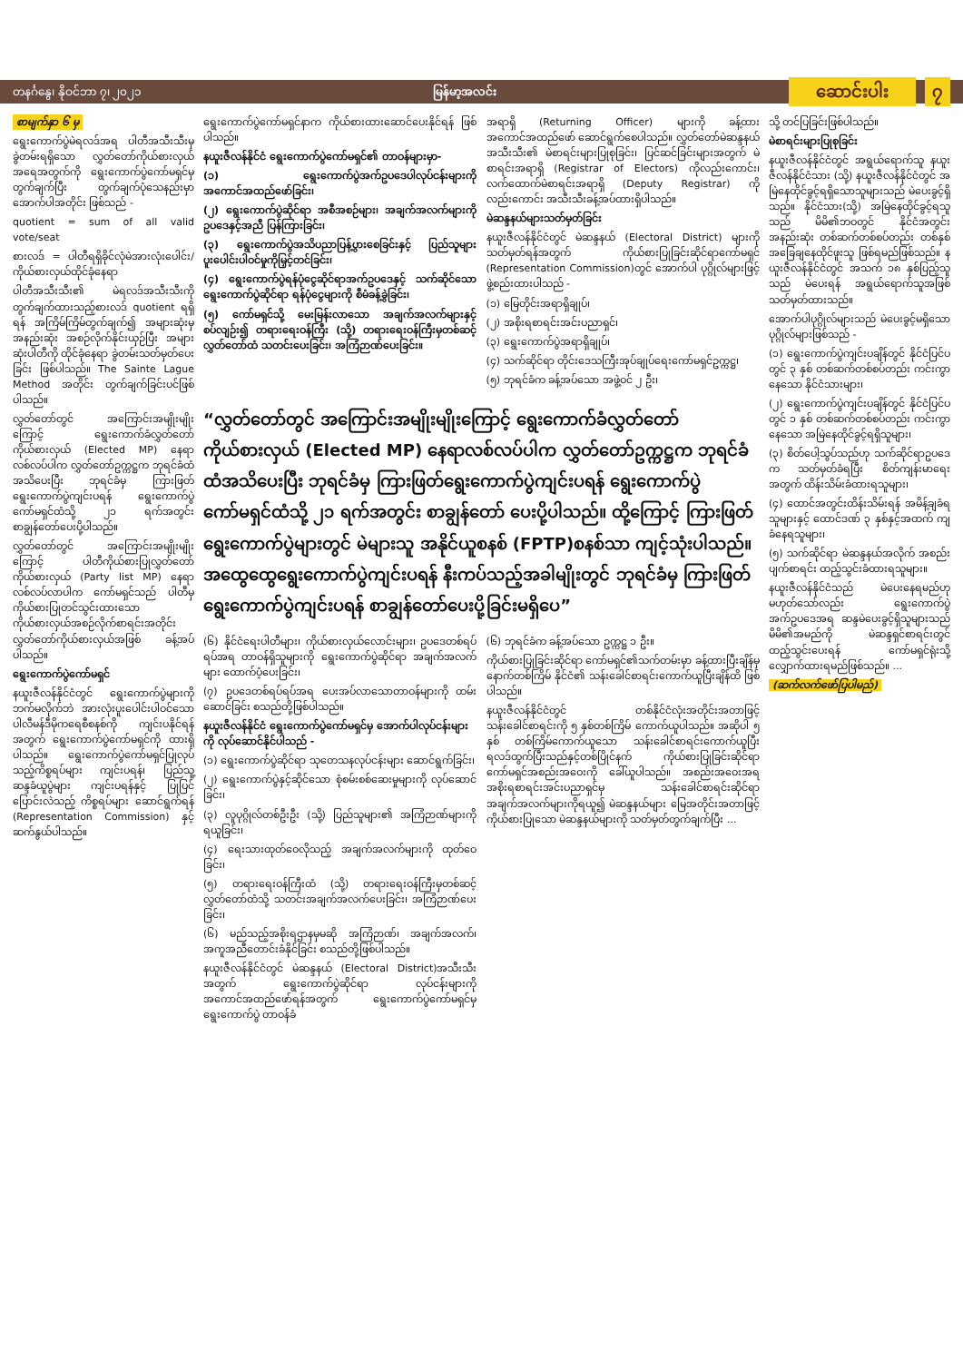တနင်္ဂနွေ၊ နိုဝင်ဘာ ၇၊ ၂၀၂၁ မြန်မာ့အလင်း ဆောင်းပါး ၇
စာမျက်နှာ ၆ မှ
ရွေးကောက်ပွဲမဲရလဒ်အရ ပါတီအသီးသီးမှ ခွဲတမ်းရရှိသော လွှတ်တော်ကိုယ်စားလှယ် အရေအတွက်ကို ရွေးကောက်ပွဲကော်မရှင်မှ တွက်ချက်ပြီး တွက်ချက်ပုံသေနည်းမှာ အောက်ပါအတိုင်း ဖြစ်သည် -
quotient = sum of all valid vote/seat
စားလဒ် = ပါတီရရှိခိုင်လုံမဲအားလုံးပေါင်း/ကိုယ်စားလှယ်ထိုင်ခုံနေရာ
ပါတီအသီးသီး၏ မဲရလဒ်အသီးသီးကို တွက်ချက်ထားသည့်စားလဒ် quotient ရရှိရန် အကြိမ်ကြိမ်တွက်ချက်၍ အများဆုံးမှ အနည်းဆုံး အစဉ်လိုက်နိုင်းယှဉ်ပြီး အများဆုံးပါတီကို ထိုင်ခုံနေရာ ခွဲတမ်းသတ်မှတ်ပေးခြင်း ဖြစ်ပါသည်။ The Sainte Lague Method အတိုင်း တွက်ချက်ခြင်းပင်ဖြစ်ပါသည်။
လွှတ်တော်တွင် အကြောင်းအမျိုးမျိုးကြောင့် ရွေးကောက်ခံလွှတ်တော်ကိုယ်စားလှယ် (Elected MP) နေရာလစ်လပ်ပါက လွှတ်တော်ဥက္ကဋ္ဌက ဘုရင်ခံထံအသိပေးပြီး ဘုရင်ခံမှ ကြားဖြတ်ရွေးကောက်ပွဲကျင်းပရန် ရွေးကောက်ပွဲကော်မရှင်ထံသို့ ၂၁ ရက်အတွင်း စာချွန်တော်ပေးပို့ပါသည်။
လွှတ်တော်တွင် အကြောင်းအမျိုးမျိုးကြောင့် ပါတီကိုယ်စားပြုလွှတ်တော်ကိုယ်စားလှယ် (Party list MP) နေရာ လစ်လပ်လာပါက ကော်မရှင်သည် ပါတီမှ ကိုယ်စားပြုတင်သွင်းထားသော ကိုယ်စားလှယ်အစဉ်လိုက်စာရင်းအတိုင်း လွှတ်တော်ကိုယ်စားလှယ်အဖြစ် ခန့်အပ်ပါသည်။
ရွေးကောက်ပွဲကော်မရှင်
နယူးဇီလန်နိုင်ငံတွင် ရွေးကောက်ပွဲများကို ဘက်မလိုက်ဘဲ အားလုံးပူးပေါင်းပါဝင်သော ပါလီမန်ဒီမိုကရေစီစနစ်ကို ကျင်းပနိုင်ရန်အတွက် ရွေးကောက်ပွဲကော်မရှင်ကို ထားရှိပါသည်။ ရွေးကောက်ပွဲကော်မရှင်ပြုလုပ်သည့်ကိစ္စရပ်များ ကျင်းပရန်၊ ပြည်သူ့ဆန္ဒခံယူပွဲများ ကျင်းပရန်နှင့် ပြုပြင်ပြောင်းလဲသည့် ကိစ္စရပ်များ ဆောင်ရွက်ရန် (Representation Commission) နှင့် ဆက်နွယ်ပါသည်။
ရွေးကောက်ပွဲကော်မရှင်နာက ကိုယ်စားထားဆောင်ပေးနိုင်ရန် ဖြစ်ပါသည်။
နယူးဇီလန်နိုင်ငံ ရွေးကောက်ပွဲကော်မရှင်၏ တာဝန်များမှာ-
(၁) ရွေးကောက်ပွဲအက်ဥပဒေပါလုပ်ငန်းများကို အကောင်အထည်ဖော်ခြင်း၊
(၂) ရွေးကောက်ပွဲဆိုင်ရာ အစီအစဉ်များ၊ အချက်အလက်များကို ဥပဒေနှင့်အညီ ပြန်ကြားခြင်း၊
(၃) ရွေးကောက်ပွဲအသိပညာပြန့်ပွားစေခြင်းနှင့် ပြည်သူများပူးပေါင်းပါဝင်မှုကိုမြှင့်တင်ခြင်း၊
(၄) ရွေးကောက်ပွဲရန်ပုံငွေဆိုင်ရာအက်ဥပဒေနှင့် သက်ဆိုင်သော ရွေးကောက်ပွဲဆိုင်ရာ ရန်ပုံငွေများကို စီမံခန့်ခွဲခြင်း၊
(၅) ကော်မရှင်သို့ မေးမြန်းလာသော အချက်အလက်များနှင့် စပ်လျဉ်း၍ တရားရေးဝန်ကြီး (သို့) တရားရေးဝန်ကြီးမှတစ်ဆင့် လွှတ်တော်ထံ သတင်းပေးခြင်း၊ အကြံဉာဏ်ပေးခြင်း။
အရာရှိ (Returning Officer) များကို ခန့်ထားအကောင်အထည်ဖော် ဆောင်ရွက်စေပါသည်။ လွှတ်တော်မဲဆန္ဒနယ်အသီးသီး၏ မဲစာရင်းများပြုစုခြင်း၊ ပြင်ဆင်ခြင်းများအတွက် မဲစာရင်းအရာရှိ (Registrar of Electors) ကိုလည်းကောင်း၊ လက်ထောက်မဲစာရင်းအရာရှိ (Deputy Registrar) ကိုလည်းကောင်း အသီးသီးခန့်အပ်ထားရှိပါသည်။
မဲဆန္ဒနယ်များသတ်မှတ်ခြင်း
နယူးဇီလန်နိုင်ငံတွင် မဲဆန္ဒနယ် (Electoral District) များကို သတ်မှတ်ရန်အတွက် ကိုယ်စားပြုခြင်းဆိုင်ရာကော်မရှင် (Representation Commission)တွင် အောက်ပါ ပုဂ္ဂိုလ်များဖြင့် ဖွဲ့စည်းထားပါသည် -
(၁) မြေတိုင်းအရာရှိချုပ်၊
(၂) အစိုးရစာရင်းအင်းပညာရှင်၊
(၃) ရွေးကောက်ပွဲအရာရှိချုပ်၊
(၄) သက်ဆိုင်ရာ တိုင်းဒေသကြီးအုပ်ချုပ်ရေးကော်မရှင်ဥက္ကဋ္ဌ၊
(၅) ဘုရင်ခံက ခန့်အပ်သော အဖွဲ့ဝင် ၂ ဦး၊
“လွှတ်တော်တွင် အကြောင်းအမျိုးမျိုးကြောင့် ရွေးကောက်ခံလွှတ်တော်ကိုယ်စားလှယ် (Elected MP) နေရာလစ်လပ်ပါက လွှတ်တော်ဥက္ကဋ္ဌက ဘုရင်ခံထံအသိပေးပြီး ဘုရင်ခံမှ ကြားဖြတ်ရွေးကောက်ပွဲကျင်းပရန် ရွေးကောက်ပွဲကော်မရှင်ထံသို့ ၂၁ ရက်အတွင်း စာချွန်တော် ပေးပို့ပါသည်။ ထို့ကြောင့် ကြားဖြတ်ရွေးကောက်ပွဲများတွင် မဲများသူ အနိုင်ယူစနစ် (FPTP)စနစ်သာ ကျင့်သုံးပါသည်။ အထွေထွေရွေးကောက်ပွဲကျင်းပရန် နီးကပ်သည့်အခါမျိုးတွင် ဘုရင်ခံမှ ကြားဖြတ်ရွေးကောက်ပွဲကျင်းပရန် စာချွန်တော်ပေးပို့ခြင်းမရှိပေ”
(၆) နိုင်ငံရေးပါတီများ၊ ကိုယ်စားလှယ်လောင်းများ၊ ဥပဒေတစ်ရပ်ရပ်အရ တာဝန်ရှိသူများကို ရွေးကောက်ပွဲဆိုင်ရာ အချက်အလက်များ ထောက်ပံ့ပေးခြင်း၊
(၇) ဥပဒေတစ်ရပ်ရပ်အရ ပေးအပ်လာသောတာဝန်များကို ထမ်းဆောင်ခြင်း စသည်တို့ဖြစ်ပါသည်။
နယူးဇီလန်နိုင်ငံ ရွေးကောက်ပွဲကော်မရှင်မှ အောက်ပါလုပ်ငန်းများကို လုပ်ဆောင်နိုင်ပါသည် -
(၁) ရွေးကောက်ပွဲဆိုင်ရာ သုတေသနလုပ်ငန်းများ ဆောင်ရွက်ခြင်း၊
(၂) ရွေးကောက်ပွဲနှင့်ဆိုင်သော စုံစမ်းစစ်ဆေးမှုများကို လုပ်ဆောင်ခြင်း၊
(၃) လူပုဂ္ဂိုလ်တစ်ဦးဦး (သို့) ပြည်သူများ၏ အကြံဉာဏ်များကို ရယူခြင်း၊
(၄) ရေးသားထုတ်ဝေလိုသည့် အချက်အလက်များကို ထုတ်ဝေခြင်း၊
(၅) တရားရေးဝန်ကြီးထံ (သို့) တရားရေးဝန်ကြီးမှတစ်ဆင့် လွှတ်တော်ထံသို့ သတင်းအချက်အလက်ပေးခြင်း၊ အကြံဉာဏ်ပေးခြင်း၊
(၆) မည်သည့်အစိုးရဌာနမှမဆို အကြံဉာဏ်၊ အချက်အလက်၊ အကူအညီတောင်းခံနိုင်ခြင်း စသည်တို့ဖြစ်ပါသည်။
နယူးဇီလန်နိုင်ငံတွင် မဲဆန္ဒနယ် (Electoral District)အသီးသီးအတွက် ရွေးကောက်ပွဲဆိုင်ရာ လုပ်ငန်းများကို အကောင်အထည်ဖော်ရန်အတွက် ရွေးကောက်ပွဲကော်မရှင်မှ ရွေးကောက်ပွဲ တာဝန်ခံ
(၆) ဘုရင်ခံက ခန့်အပ်သော ဥက္ကဋ္ဌ ၁ ဦး။
ကိုယ်စားပြုခြင်းဆိုင်ရာ ကော်မရှင်၏သက်တမ်းမှာ ခန့်ထားပြီးချိန်မှ နောက်တစ်ကြိမ် နိုင်ငံ၏ သန်းခေါင်စာရင်းကောက်ယူပြီးချိန်ထိ ဖြစ်ပါသည်။
နယူးဇီလန်နိုင်ငံတွင် တစ်နိုင်ငံလုံးအတိုင်းအတာဖြင့် သန်းခေါင်စာရင်းကို ၅ နှစ်တစ်ကြိမ် ကောက်ယူပါသည်။ အဆိုပါ ၅ နှစ် တစ်ကြိမ်ကောက်ယူသော သန်းခေါင်စာရင်းကောက်ယူပြီး ရလဒ်ထွက်ပြီးသည်နှင့်တစ်ပြိုင်နက် ကိုယ်စားပြုခြင်းဆိုင်ရာကော်မရှင်အစည်းအဝေးကို ခေါ်ယူပါသည်။ အစည်းအဝေးအရ အစိုးရစာရင်းအင်းပညာရှင်မှ သန်းခေါင်စာရင်းဆိုင်ရာ အချက်အလက်များကိုရယူ၍ မဲဆန္ဒနယ်များ မြေအတိုင်းအတာဖြင့် ကိုယ်စားပြုသော မဲဆန္ဒနယ်များကို သတ်မှတ်တွက်ချက်ပြီး ...
သို့ တင်ပြခြင်းဖြစ်ပါသည်။
မဲစာရင်းများပြုစုခြင်း
နယူးဇီလန်နိုင်ငံတွင် အရွယ်ရောက်သူ နယူးဇီလန်နိုင်ငံသား (သို့) နယူးဇီလန်နိုင်ငံတွင် အမြဲနေထိုင်ခွင့်ရရှိသောသူများသည် မဲပေးခွင့်ရှိသည်။ နိုင်ငံသား(သို့) အမြဲနေထိုင်ခွင့်ရသူသည် မိမိ၏ဘဝတွင် နိုင်ငံအတွင်း အနည်းဆုံး တစ်ဆက်တစ်စပ်တည်း တစ်နှစ်အခြေချနေထိုင်ဖူးသူ ဖြစ်ရမည်ဖြစ်သည်။ နယူးဇီလန်နိုင်ငံတွင် အသက် ၁၈ နှစ်ပြည့်သူသည် မဲပေးရန် အရွယ်ရောက်သူအဖြစ်သတ်မှတ်ထားသည်။
အောက်ပါပုဂ္ဂိုလ်များသည် မဲပေးခွင့်မရှိသော ပုဂ္ဂိုလ်များဖြစ်သည် -
(၁) ရွေးကောက်ပွဲကျင်းပချိန်တွင် နိုင်ငံပြင်ပတွင် ၃ နှစ် တစ်ဆက်တစ်စပ်တည်း ကင်းကွာနေသော နိုင်ငံသားများ၊
(၂) ရွေးကောက်ပွဲကျင်းပချိန်တွင် နိုင်ငံပြင်ပတွင် ၁ နှစ် တစ်ဆက်တစ်စပ်တည်း ကင်းကွာနေသော အမြဲနေထိုင်ခွင့်ရရှိသူများ၊
(၃) စိတ်ပေါ့သွပ်သည်ဟု သက်ဆိုင်ရာဥပဒေက သတ်မှတ်ခံရပြီး စိတ်ကျန်းမာရေးအတွက် ထိန်းသိမ်းခံထားရသူများ၊
(၄) ထောင်အတွင်းထိန်းသိမ်းရန် အမိန့်ချခံရသူများနှင့် ထောင်ဒဏ် ၃ နှစ်နှင့်အထက် ကျခံနေရသူများ၊
(၅) သက်ဆိုင်ရာ မဲဆန္ဒနယ်အလိုက် အစည်းပျက်စာရင်း ထည့်သွင်းခံထားရသူများ။
နယူးဇီလန်နိုင်ငံသည် မဲပေးနေရမည်ဟု မဟုတ်သော်လည်း ရွေးကောက်ပွဲအက်ဥပဒေအရ ဆန္ဒမဲပေးခွင့်ရှိသူများသည် မိမိ၏အမည်ကို မဲဆန္ဒရှင်စာရင်းတွင် ထည့်သွင်းပေးရန် ကော်မရှင်ရုံးသို့ လျှောက်ထားရမည်ဖြစ်သည်။ ...
(ဆက်လက်ဖော်ပြပါမည်)